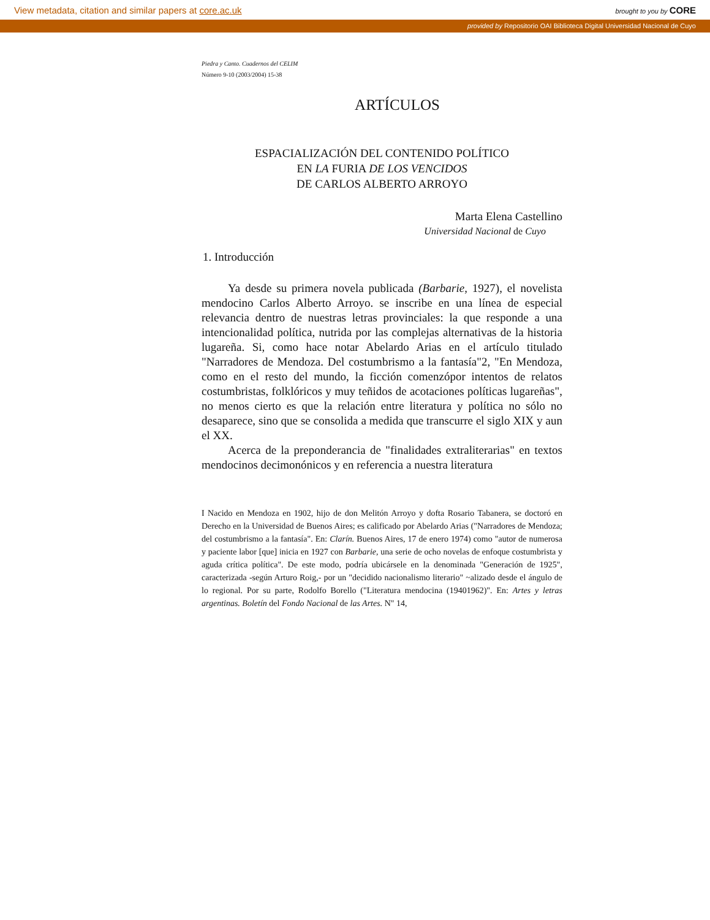View metadata, citation and similar papers at core.ac.uk brought to you by CORE
provided by Repositorio OAI Biblioteca Digital Universidad Nacional de Cuyo
Piedra y Canto. Cuadernos del CELIM
Número 9-10 (2003/2004) 15-38
ARTÍCULOS
ESPACIALIZACIÓN DEL CONTENIDO POLÍTICO
EN LA FURIA DE LOS VENCIDOS
DE CARLOS ALBERTO ARROYO
Marta Elena Castellino
Universidad Nacional de Cuyo
1. Introducción
Ya desde su primera novela publicada (Barbarie, 1927), el novelista mendocino Carlos Alberto Arroyo. se inscribe en una línea de especial relevancia dentro de nuestras letras provinciales: la que responde a una intencionalidad política, nutrida por las complejas alternativas de la historia lugareña. Si, como hace notar Abelardo Arias en el artículo titulado "Narradores de Mendoza. Del costumbrismo a la fantasía"2, "En Mendoza, como en el resto del mundo, la ficción comenzópor intentos de relatos costumbristas, folklóricos y muy teñidos de acotaciones políticas lugareñas", no menos cierto es que la relación entre literatura y política no sólo no desaparece, sino que se consolida a medida que transcurre el siglo XIX y aun el XX.
Acerca de la preponderancia de "finalidades extraliterarias" en textos mendocinos decimonónicos y en referencia a nuestra literatura
I Nacido en Mendoza en 1902, hijo de don Melitón Arroyo y dofta Rosario Tabanera, se doctoró en Derecho en la Universidad de Buenos Aires; es calificado por Abelardo Arias ("Narradores de Mendoza; del costumbrismo a la fantasía". En: Clarín. Buenos Aires, 17 de enero 1974) como "autor de numerosa y paciente labor [que] inicia en 1927 con Barbarie, una serie de ocho novelas de enfoque costumbrista y aguda crítica política". De este modo, podría ubicársele en la denominada "Generación de 1925", caracterizada -según Arturo Roig,- por un "decidido nacionalismo literario" ~alizado desde el ángulo de lo regional. Por su parte, Rodolfo Borello ("Literatura mendocina (19401962)". En: Artes y letras argentinas. Boletín del Fondo Nacional de las Artes. N" 14,